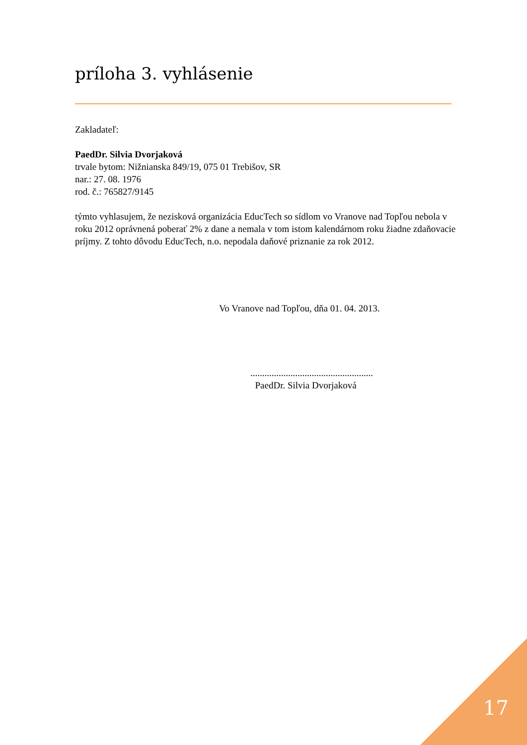príloha 3. vyhlásenie
Zakladateľ:
PaedDr. Silvia Dvorjaková
trvale bytom: Nižnianska 849/19, 075 01 Trebišov, SR
nar.: 27. 08. 1976
rod. č.: 765827/9145
týmto vyhlasujem, že nezisková organizácia EducTech so sídlom vo Vranove nad Topľou nebola v roku 2012 oprávnená poberať 2% z dane a nemala v tom istom kalendárnom roku žiadne zdaňovacie príjmy. Z tohto dôvodu EducTech, n.o. nepodala daňové priznanie za rok 2012.
Vo Vranove nad Topľou, dňa 01. 04. 2013.
....................................................
PaedDr. Silvia Dvorjaková
17